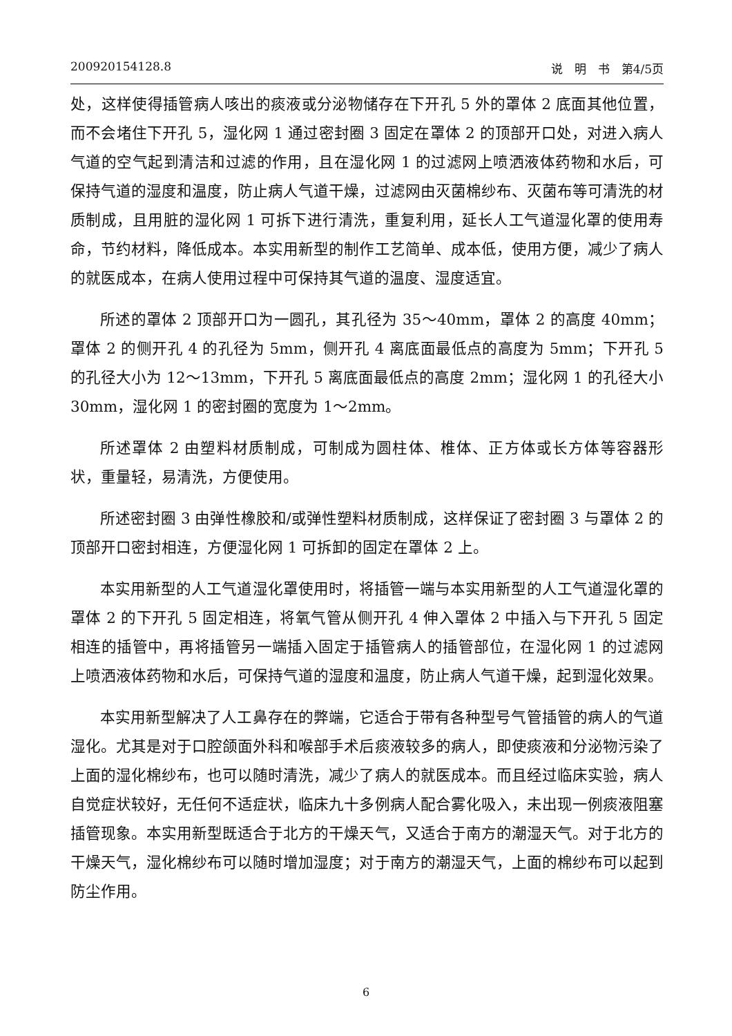200920154128.8 说　明　书　第4/5页
处，这样使得插管病人咳出的痰液或分泌物储存在下开孔 5 外的罩体 2 底面其他位置，而不会堵住下开孔 5，湿化网 1 通过密封圈 3 固定在罩体 2 的顶部开口处，对进入病人气道的空气起到清洁和过滤的作用，且在湿化网 1 的过滤网上喷洒液体药物和水后，可保持气道的湿度和温度，防止病人气道干燥，过滤网由灭菌棉纱布、灭菌布等可清洗的材质制成，且用脏的湿化网 1 可拆下进行清洗，重复利用，延长人工气道湿化罩的使用寿命，节约材料，降低成本。本实用新型的制作工艺简单、成本低，使用方便，减少了病人的就医成本，在病人使用过程中可保持其气道的温度、湿度适宜。
所述的罩体 2 顶部开口为一圆孔，其孔径为 35～40mm，罩体 2 的高度 40mm；罩体 2 的侧开孔 4 的孔径为 5mm，侧开孔 4 离底面最低点的高度为 5mm；下开孔 5 的孔径大小为 12～13mm，下开孔 5 离底面最低点的高度 2mm；湿化网 1 的孔径大小 30mm，湿化网 1 的密封圈的宽度为 1～2mm。
所述罩体 2 由塑料材质制成，可制成为圆柱体、椎体、正方体或长方体等容器形状，重量轻，易清洗，方便使用。
所述密封圈 3 由弹性橡胶和/或弹性塑料材质制成，这样保证了密封圈 3 与罩体 2 的顶部开口密封相连，方便湿化网 1 可拆卸的固定在罩体 2 上。
本实用新型的人工气道湿化罩使用时，将插管一端与本实用新型的人工气道湿化罩的罩体 2 的下开孔 5 固定相连，将氧气管从侧开孔 4 伸入罩体 2 中插入与下开孔 5 固定相连的插管中，再将插管另一端插入固定于插管病人的插管部位，在湿化网 1 的过滤网上喷洒液体药物和水后，可保持气道的湿度和温度，防止病人气道干燥，起到湿化效果。
本实用新型解决了人工鼻存在的弊端，它适合于带有各种型号气管插管的病人的气道湿化。尤其是对于口腔颌面外科和喉部手术后痰液较多的病人，即使痰液和分泌物污染了上面的湿化棉纱布，也可以随时清洗，减少了病人的就医成本。而且经过临床实验，病人自觉症状较好，无任何不适症状，临床九十多例病人配合雾化吸入，未出现一例痰液阻塞插管现象。本实用新型既适合于北方的干燥天气，又适合于南方的潮湿天气。对于北方的干燥天气，湿化棉纱布可以随时增加湿度；对于南方的潮湿天气，上面的棉纱布可以起到防尘作用。
6